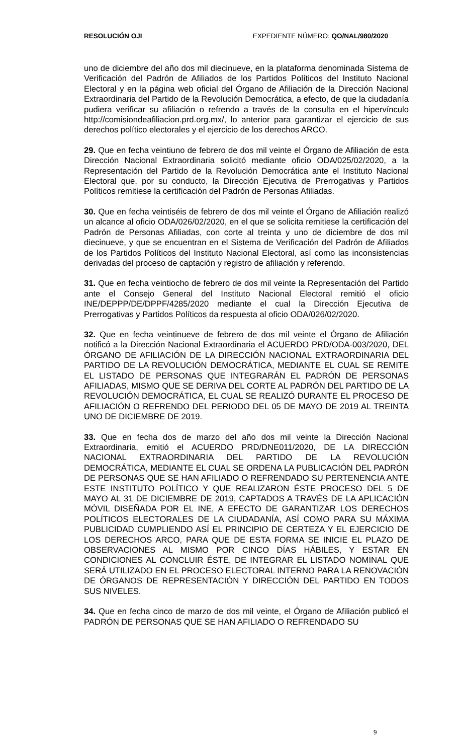RESOLUCIÓN OJI EXPEDIENTE NÚMERO: QO/NAL/980/2020
uno de diciembre del año dos mil diecinueve, en la plataforma denominada Sistema de Verificación del Padrón de Afiliados de los Partidos Políticos del Instituto Nacional Electoral y en la página web oficial del Órgano de Afiliación de la Dirección Nacional Extraordinaria del Partido de la Revolución Democrática, a efecto, de que la ciudadanía pudiera verificar su afiliación o refrendo a través de la consulta en el hipervínculo http://comisiondeafiliacion.prd.org.mx/, lo anterior para garantizar el ejercicio de sus derechos político electorales y el ejercicio de los derechos ARCO.
29. Que en fecha veintiuno de febrero de dos mil veinte el Órgano de Afiliación de esta Dirección Nacional Extraordinaria solicitó mediante oficio ODA/025/02/2020, a la Representación del Partido de la Revolución Democrática ante el Instituto Nacional Electoral que, por su conducto, la Dirección Ejecutiva de Prerrogativas y Partidos Políticos remitiese la certificación del Padrón de Personas Afiliadas.
30. Que en fecha veintiséis de febrero de dos mil veinte el Órgano de Afiliación realizó un alcance al oficio ODA/026/02/2020, en el que se solicita remitiese la certificación del Padrón de Personas Afiliadas, con corte al treinta y uno de diciembre de dos mil diecinueve, y que se encuentran en el Sistema de Verificación del Padrón de Afiliados de los Partidos Políticos del Instituto Nacional Electoral, así como las inconsistencias derivadas del proceso de captación y registro de afiliación y referendo.
31. Que en fecha veintiocho de febrero de dos mil veinte la Representación del Partido ante el Consejo General del Instituto Nacional Electoral remitió el oficio INE/DEPPP/DE/DPPF/4285/2020 mediante el cual la Dirección Ejecutiva de Prerrogativas y Partidos Políticos da respuesta al oficio ODA/026/02/2020.
32. Que en fecha veintinueve de febrero de dos mil veinte el Órgano de Afiliación notificó a la Dirección Nacional Extraordinaria el ACUERDO PRD/ODA-003/2020, DEL ÓRGANO DE AFILIACIÓN DE LA DIRECCIÓN NACIONAL EXTRAORDINARIA DEL PARTIDO DE LA REVOLUCIÓN DEMOCRÁTICA, MEDIANTE EL CUAL SE REMITE EL LISTADO DE PERSONAS QUE INTEGRARÁN EL PADRÓN DE PERSONAS AFILIADAS, MISMO QUE SE DERIVA DEL CORTE AL PADRÓN DEL PARTIDO DE LA REVOLUCIÓN DEMOCRÁTICA, EL CUAL SE REALIZÓ DURANTE EL PROCESO DE AFILIACIÓN O REFRENDO DEL PERIODO DEL 05 DE MAYO DE 2019 AL TREINTA UNO DE DICIEMBRE DE 2019.
33. Que en fecha dos de marzo del año dos mil veinte la Dirección Nacional Extraordinaria, emitió el ACUERDO PRD/DNE011/2020, DE LA DIRECCIÓN NACIONAL EXTRAORDINARIA DEL PARTIDO DE LA REVOLUCIÓN DEMOCRÁTICA, MEDIANTE EL CUAL SE ORDENA LA PUBLICACIÓN DEL PADRÓN DE PERSONAS QUE SE HAN AFILIADO O REFRENDADO SU PERTENENCIA ANTE ESTE INSTITUTO POLÍTICO Y QUE REALIZARON ÉSTE PROCESO DEL 5 DE MAYO AL 31 DE DICIEMBRE DE 2019, CAPTADOS A TRAVÉS DE LA APLICACIÓN MÓVIL DISEÑADA POR EL INE, A EFECTO DE GARANTIZAR LOS DERECHOS POLÍTICOS ELECTORALES DE LA CIUDADANÍA, ASÍ COMO PARA SU MÁXIMA PUBLICIDAD CUMPLIENDO ASÍ EL PRINCIPIO DE CERTEZA Y EL EJERCICIO DE LOS DERECHOS ARCO, PARA QUE DE ESTA FORMA SE INICIE EL PLAZO DE OBSERVACIONES AL MISMO POR CINCO DÍAS HÁBILES, Y ESTAR EN CONDICIONES AL CONCLUIR ÉSTE, DE INTEGRAR EL LISTADO NOMINAL QUE SERÁ UTILIZADO EN EL PROCESO ELECTORAL INTERNO PARA LA RENOVACIÓN DE ÓRGANOS DE REPRESENTACIÓN Y DIRECCIÓN DEL PARTIDO EN TODOS SUS NIVELES.
34. Que en fecha cinco de marzo de dos mil veinte, el Órgano de Afiliación publicó el PADRÓN DE PERSONAS QUE SE HAN AFILIADO O REFRENDADO SU
9